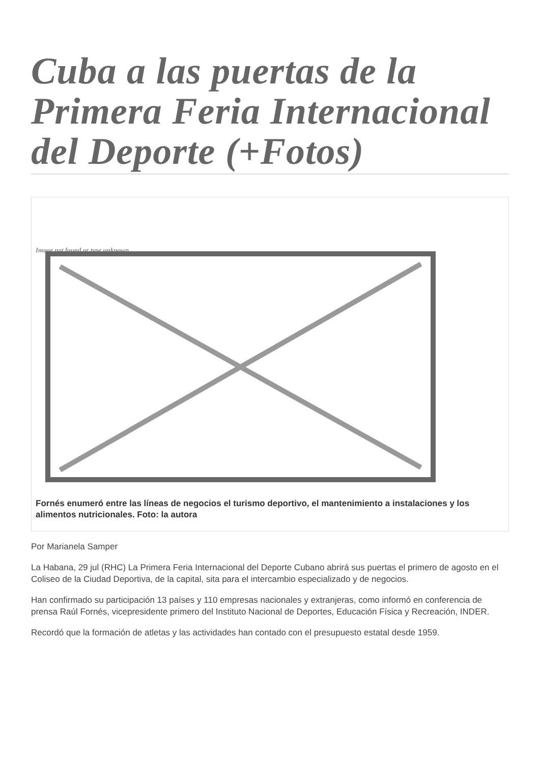Cuba a las puertas de la Primera Feria Internacional del Deporte (+Fotos)
Image not found or type unknown
Fornés enumeró entre las líneas de negocios el turismo deportivo, el mantenimiento a instalaciones y los alimentos nutricionales. Foto: la autora
Por Marianela Samper
La Habana, 29 jul (RHC) La Primera Feria Internacional del Deporte Cubano abrirá sus puertas el primero de agosto en el Coliseo de la Ciudad Deportiva, de la capital, sita para el intercambio especializado y de negocios.
Han confirmado su participación 13 países y 110 empresas nacionales y extranjeras, como informó en conferencia de prensa Raúl Fornés, vicepresidente primero del Instituto Nacional de Deportes, Educación Física y Recreación, INDER.
Recordó que la formación de atletas y las actividades han contado con el presupuesto estatal desde 1959.